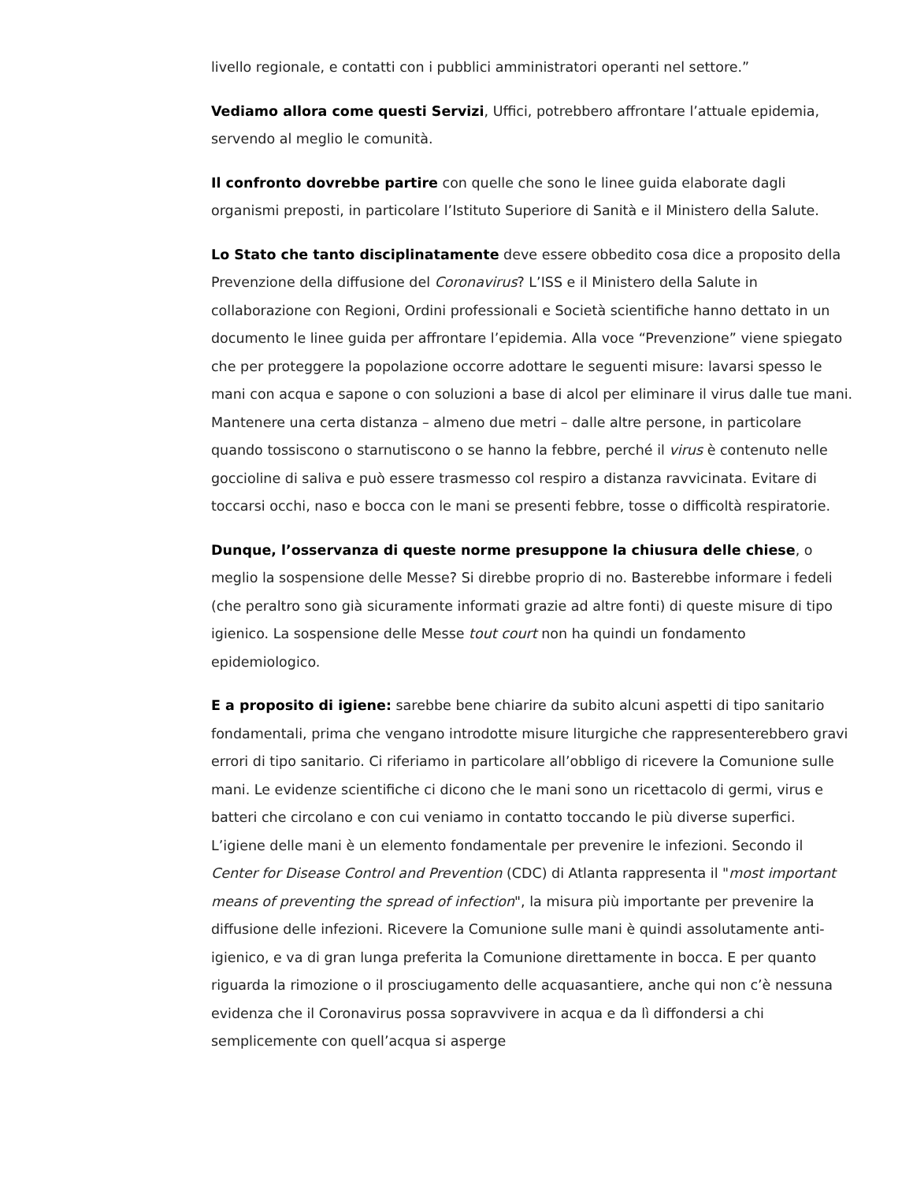livello regionale, e contatti con i pubblici amministratori operanti nel settore.”
Vediamo allora come questi Servizi, Uffici, potrebbero affrontare l’attuale epidemia, servendo al meglio le comunità.
Il confronto dovrebbe partire con quelle che sono le linee guida elaborate dagli organismi preposti, in particolare l’Istituto Superiore di Sanità e il Ministero della Salute.
Lo Stato che tanto disciplinatamente deve essere obbedito cosa dice a proposito della Prevenzione della diffusione del Coronavirus? L’ISS e il Ministero della Salute in collaborazione con Regioni, Ordini professionali e Società scientifiche hanno dettato in un documento le linee guida per affrontare l’epidemia. Alla voce “Prevenzione” viene spiegato che per proteggere la popolazione occorre adottare le seguenti misure: lavarsi spesso le mani con acqua e sapone o con soluzioni a base di alcol per eliminare il virus dalle tue mani. Mantenere una certa distanza – almeno due metri – dalle altre persone, in particolare quando tossiscono o starnutiscono o se hanno la febbre, perché il virus è contenuto nelle goccioline di saliva e può essere trasmesso col respiro a distanza ravvicinata. Evitare di toccarsi occhi, naso e bocca con le mani se presenti febbre, tosse o difficoltà respiratorie.
Dunque, l’osservanza di queste norme presuppone la chiusura delle chiese, o meglio la sospensione delle Messe? Si direbbe proprio di no. Basterebbe informare i fedeli (che peraltro sono già sicuramente informati grazie ad altre fonti) di queste misure di tipo igienico. La sospensione delle Messe tout court non ha quindi un fondamento epidemiologico.
E a proposito di igiene: sarebbe bene chiarire da subito alcuni aspetti di tipo sanitario fondamentali, prima che vengano introdotte misure liturgiche che rappresenterebbero gravi errori di tipo sanitario. Ci riferiamo in particolare all’obbligo di ricevere la Comunione sulle mani. Le evidenze scientifiche ci dicono che le mani sono un ricettacolo di germi, virus e batteri che circolano e con cui veniamo in contatto toccando le più diverse superfici. L’igiene delle mani è un elemento fondamentale per prevenire le infezioni. Secondo il Center for Disease Control and Prevention (CDC) di Atlanta rappresenta il "most important means of preventing the spread of infection", la misura più importante per prevenire la diffusione delle infezioni. Ricevere la Comunione sulle mani è quindi assolutamente anti-igienico, e va di gran lunga preferita la Comunione direttamente in bocca. E per quanto riguarda la rimozione o il prosciugamento delle acquasantiere, anche qui non c’è nessuna evidenza che il Coronavirus possa sopravvivere in acqua e da lì diffondersi a chi semplicemente con quell’acqua si asperge